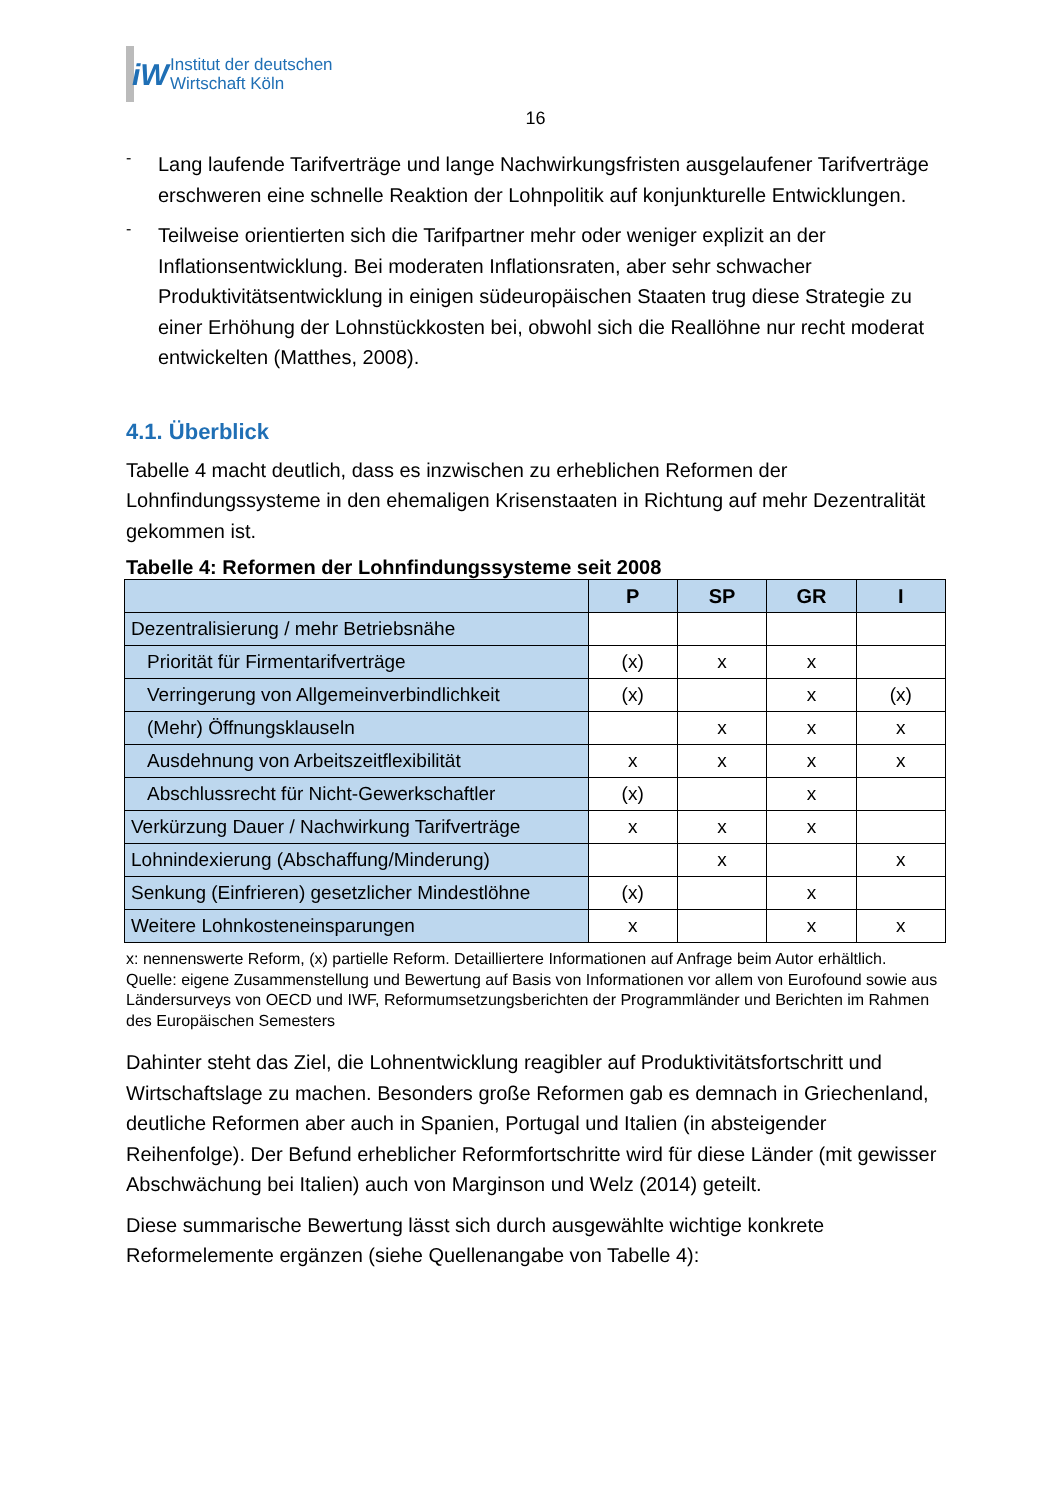iW
Institut der deutschen
Wirtschaft Köln
16
-
Lang laufende Tarifverträge und lange Nachwirkungsfristen ausgelaufener Tarifverträge erschweren eine schnelle Reaktion der Lohnpolitik auf konjunkturelle Entwicklungen.
-
Teilweise orientierten sich die Tarifpartner mehr oder weniger explizit an der Inflationsentwicklung. Bei moderaten Inflationsraten, aber sehr schwacher Produktivitätsentwicklung in einigen südeuropäischen Staaten trug diese Strategie zu einer Erhöhung der Lohnstückkosten bei, obwohl sich die Reallöhne nur recht moderat entwickelten (Matthes, 2008).
4.1. Überblick
Tabelle 4 macht deutlich, dass es inzwischen zu erheblichen Reformen der Lohnfindungssysteme in den ehemaligen Krisenstaaten in Richtung auf mehr Dezentralität gekommen ist.
Tabelle 4: Reformen der Lohnfindungssysteme seit 2008
| | P | SP | GR | I |
| --- | --- | --- | --- | --- |
| Dezentralisierung / mehr Betriebsnähe | | | | |
| Priorität für Firmentarifverträge | (x) | x | x | |
| Verringerung von Allgemeinverbindlichkeit | (x) | | x | (x) |
| (Mehr) Öffnungsklauseln | | x | x | x |
| Ausdehnung von Arbeitszeitflexibilität | x | x | x | x |
| Abschlussrecht für Nicht-Gewerkschaftler | (x) | | x | |
| Verkürzung Dauer / Nachwirkung Tarifverträge | x | x | x | |
| Lohnindexierung (Abschaffung/Minderung) | | x | | x |
| Senkung (Einfrieren) gesetzlicher Mindestlöhne | (x) | | x | |
| Weitere Lohnkosteneinsparungen | x | | x | x |
x: nennenswerte Reform, (x) partielle Reform. Detailliertere Informationen auf Anfrage beim Autor erhältlich.
Quelle: eigene Zusammenstellung und Bewertung auf Basis von Informationen vor allem von Eurofound sowie aus Ländersurveys von OECD und IWF, Reformumsetzungsberichten der Programmländer und Berichten im Rahmen des Europäischen Semesters
Dahinter steht das Ziel, die Lohnentwicklung reagibler auf Produktivitätsfortschritt und Wirtschaftslage zu machen. Besonders große Reformen gab es demnach in Griechenland, deutliche Reformen aber auch in Spanien, Portugal und Italien (in absteigender Reihenfolge). Der Befund erheblicher Reformfortschritte wird für diese Länder (mit gewisser Abschwächung bei Italien) auch von Marginson und Welz (2014) geteilt.
Diese summarische Bewertung lässt sich durch ausgewählte wichtige konkrete Reformelemente ergänzen (siehe Quellenangabe von Tabelle 4):